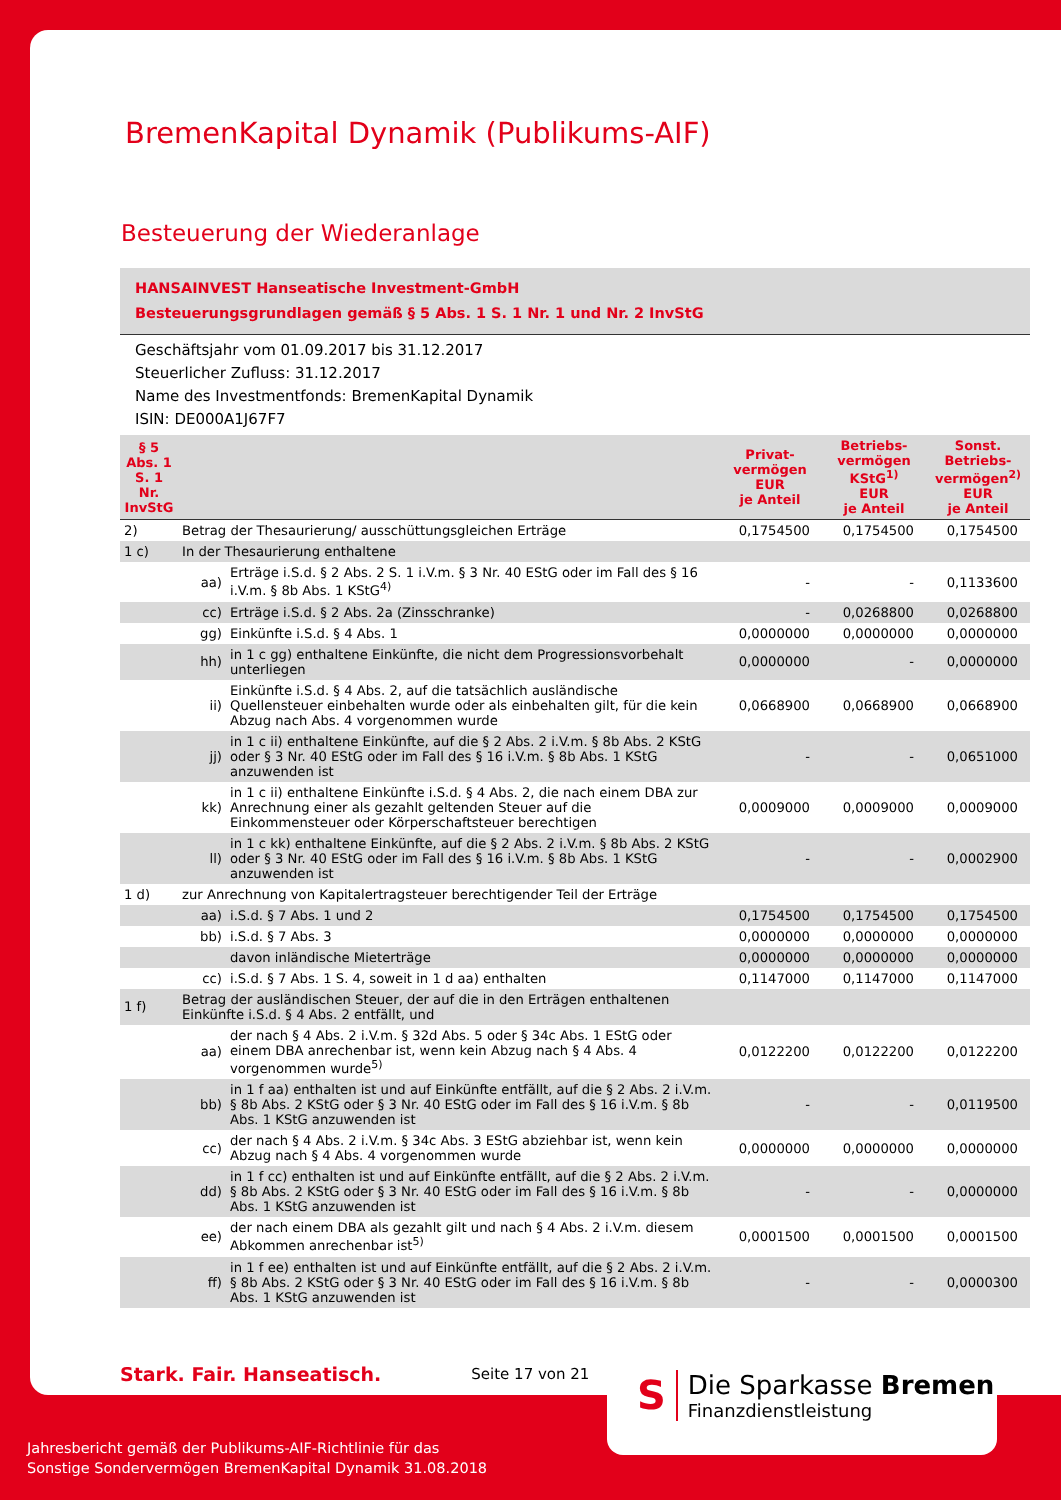BremenKapital Dynamik (Publikums-AIF)
Besteuerung der Wiederanlage
HANSAINVEST Hanseatische Investment-GmbH
Besteuerungsgrundlagen gemäß § 5 Abs. 1 S. 1 Nr. 1 und Nr. 2 InvStG
Geschäftsjahr vom 01.09.2017 bis 31.12.2017
Steuerlicher Zufluss: 31.12.2017
Name des Investmentfonds: BremenKapital Dynamik
ISIN: DE000A1J67F7
| § 5 Abs. 1 S. 1 Nr. InvStG | | | Privat- vermögen EUR je Anteil | Betriebs- vermögen KStG<sup>1)</sup> EUR je Anteil | Sonst. Betriebs- vermögen<sup>2)</sup> EUR je Anteil |
| --- | --- | --- | --- | --- | --- |
| 2) | Betrag der Thesaurierung/ ausschüttungsgleichen Erträge | | 0,1754500 | 0,1754500 | 0,1754500 |
| 1 c) | In der Thesaurierung enthaltene | | | | |
| | aa) | Erträge i.S.d. § 2 Abs. 2 S. 1 i.V.m. § 3 Nr. 40 EStG oder im Fall des § 16 i.V.m. § 8b Abs. 1 KStG<sup>4)</sup> | - | - | 0,1133600 |
| | cc) | Erträge i.S.d. § 2 Abs. 2a (Zinsschranke) | - | 0,0268800 | 0,0268800 |
| | gg) | Einkünfte i.S.d. § 4 Abs. 1 | 0,0000000 | 0,0000000 | 0,0000000 |
| | hh) | in 1 c gg) enthaltene Einkünfte, die nicht dem Progressionsvorbehalt unterliegen | 0,0000000 | - | 0,0000000 |
| | ii) | Einkünfte i.S.d. § 4 Abs. 2, auf die tatsächlich ausländische Quellensteuer einbehalten wurde oder als einbehalten gilt, für die kein Abzug nach Abs. 4 vorgenommen wurde | 0,0668900 | 0,0668900 | 0,0668900 |
| | jj) | in 1 c ii) enthaltene Einkünfte, auf die § 2 Abs. 2 i.V.m. § 8b Abs. 2 KStG oder § 3 Nr. 40 EStG oder im Fall des § 16 i.V.m. § 8b Abs. 1 KStG anzuwenden ist | - | - | 0,0651000 |
| | kk) | in 1 c ii) enthaltene Einkünfte i.S.d. § 4 Abs. 2, die nach einem DBA zur Anrechnung einer als gezahlt geltenden Steuer auf die Einkommensteuer oder Körperschaftsteuer berechtigen | 0,0009000 | 0,0009000 | 0,0009000 |
| | ll) | in 1 c kk) enthaltene Einkünfte, auf die § 2 Abs. 2 i.V.m. § 8b Abs. 2 KStG oder § 3 Nr. 40 EStG oder im Fall des § 16 i.V.m. § 8b Abs. 1 KStG anzuwenden ist | - | - | 0,0002900 |
| 1 d) | zur Anrechnung von Kapitalertragsteuer berechtigender Teil der Erträge | | | | |
| | aa) | i.S.d. § 7 Abs. 1 und 2 | 0,1754500 | 0,1754500 | 0,1754500 |
| | bb) | i.S.d. § 7 Abs. 3 | 0,0000000 | 0,0000000 | 0,0000000 |
| | | davon inländische Mieterträge | 0,0000000 | 0,0000000 | 0,0000000 |
| | cc) | i.S.d. § 7 Abs. 1 S. 4, soweit in 1 d aa) enthalten | 0,1147000 | 0,1147000 | 0,1147000 |
| 1 f) | Betrag der ausländischen Steuer, der auf die in den Erträgen enthaltenen Einkünfte i.S.d. § 4 Abs. 2 entfällt, und | | | | |
| | aa) | der nach § 4 Abs. 2 i.V.m. § 32d Abs. 5 oder § 34c Abs. 1 EStG oder einem DBA anrechenbar ist, wenn kein Abzug nach § 4 Abs. 4 vorgenommen wurde<sup>5)</sup> | 0,0122200 | 0,0122200 | 0,0122200 |
| | bb) | in 1 f aa) enthalten ist und auf Einkünfte entfällt, auf die § 2 Abs. 2 i.V.m. § 8b Abs. 2 KStG oder § 3 Nr. 40 EStG oder im Fall des § 16 i.V.m. § 8b Abs. 1 KStG anzuwenden ist | - | - | 0,0119500 |
| | cc) | der nach § 4 Abs. 2 i.V.m. § 34c Abs. 3 EStG abziehbar ist, wenn kein Abzug nach § 4 Abs. 4 vorgenommen wurde | 0,0000000 | 0,0000000 | 0,0000000 |
| | dd) | in 1 f cc) enthalten ist und auf Einkünfte entfällt, auf die § 2 Abs. 2 i.V.m. § 8b Abs. 2 KStG oder § 3 Nr. 40 EStG oder im Fall des § 16 i.V.m. § 8b Abs. 1 KStG anzuwenden ist | - | - | 0,0000000 |
| | ee) | der nach einem DBA als gezahlt gilt und nach § 4 Abs. 2 i.V.m. diesem Abkommen anrechenbar ist<sup>5)</sup> | 0,0001500 | 0,0001500 | 0,0001500 |
| | ff) | in 1 f ee) enthalten ist und auf Einkünfte entfällt, auf die § 2 Abs. 2 i.V.m. § 8b Abs. 2 KStG oder § 3 Nr. 40 EStG oder im Fall des § 16 i.V.m. § 8b Abs. 1 KStG anzuwenden ist | - | - | 0,0000300 |
Stark. Fair. Hanseatisch. Seite 17 von 21
S Die Sparkasse Bremen
Finanzdienstleistung
Jahresbericht gemäß der Publikums-AIF-Richtlinie für das
Sonstige Sondervermögen BremenKapital Dynamik 31.08.2018